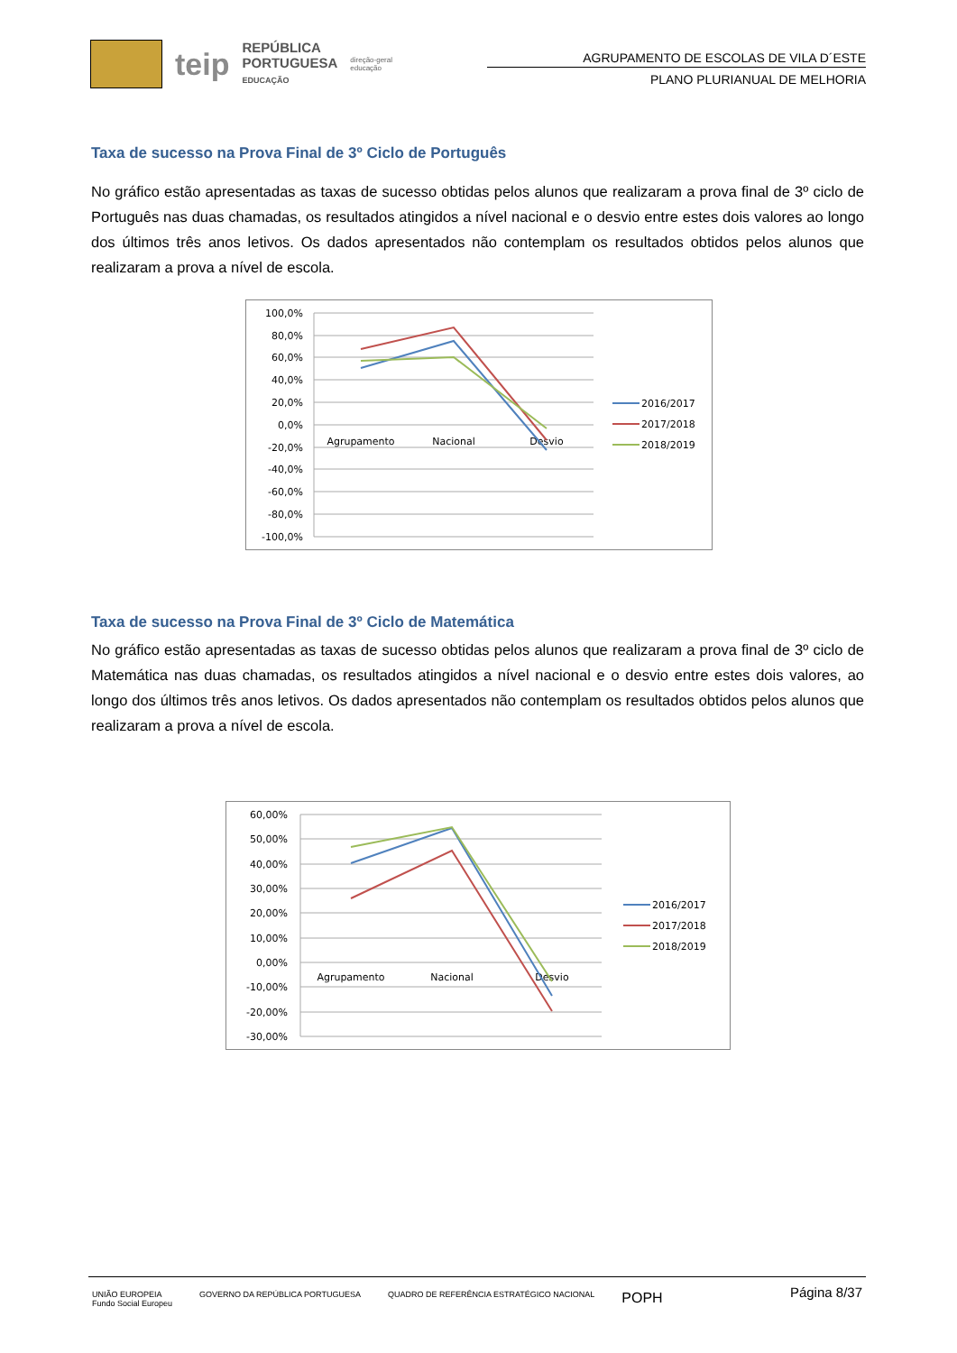teip
REPÚBLICA
PORTUGUESA
EDUCAÇÃO
direção-geral
educação
AGRUPAMENTO DE ESCOLAS DE VILA D´ESTE
PLANO PLURIANUAL DE MELHORIA
Taxa de sucesso na Prova Final de 3º Ciclo de Português
No gráfico estão apresentadas as taxas de sucesso obtidas pelos alunos que realizaram a prova final de 3º ciclo de Português nas duas chamadas, os resultados atingidos a nível nacional e o desvio entre estes dois valores ao longo dos últimos três anos letivos. Os dados apresentados não contemplam os resultados obtidos pelos alunos que realizaram a prova a nível de escola.
100,0%
80,0%
60,0%
40,0%
20,0%
0,0%
-20,0%
-40,0%
-60,0%
-80,0%
-100,0%
Agrupamento
Nacional
Desvio
2016/2017
2017/2018
2018/2019
Taxa de sucesso na Prova Final de 3º Ciclo de Matemática
No gráfico estão apresentadas as taxas de sucesso obtidas pelos alunos que realizaram a prova final de 3º ciclo de Matemática nas duas chamadas, os resultados atingidos a nível nacional e o desvio entre estes dois valores, ao longo dos últimos três anos letivos. Os dados apresentados não contemplam os resultados obtidos pelos alunos que realizaram a prova a nível de escola.
60,00%
50,00%
40,00%
30,00%
20,00%
10,00%
0,00%
-10,00%
-20,00%
-30,00%
Agrupamento
Nacional
Desvio
2016/2017
2017/2018
2018/2019
UNIÃO EUROPEIA
Fundo Social Europeu
GOVERNO DA REPÚBLICA PORTUGUESA
QUADRO DE REFERÊNCIA ESTRATÉGICO NACIONAL
POPH
Página 8/37